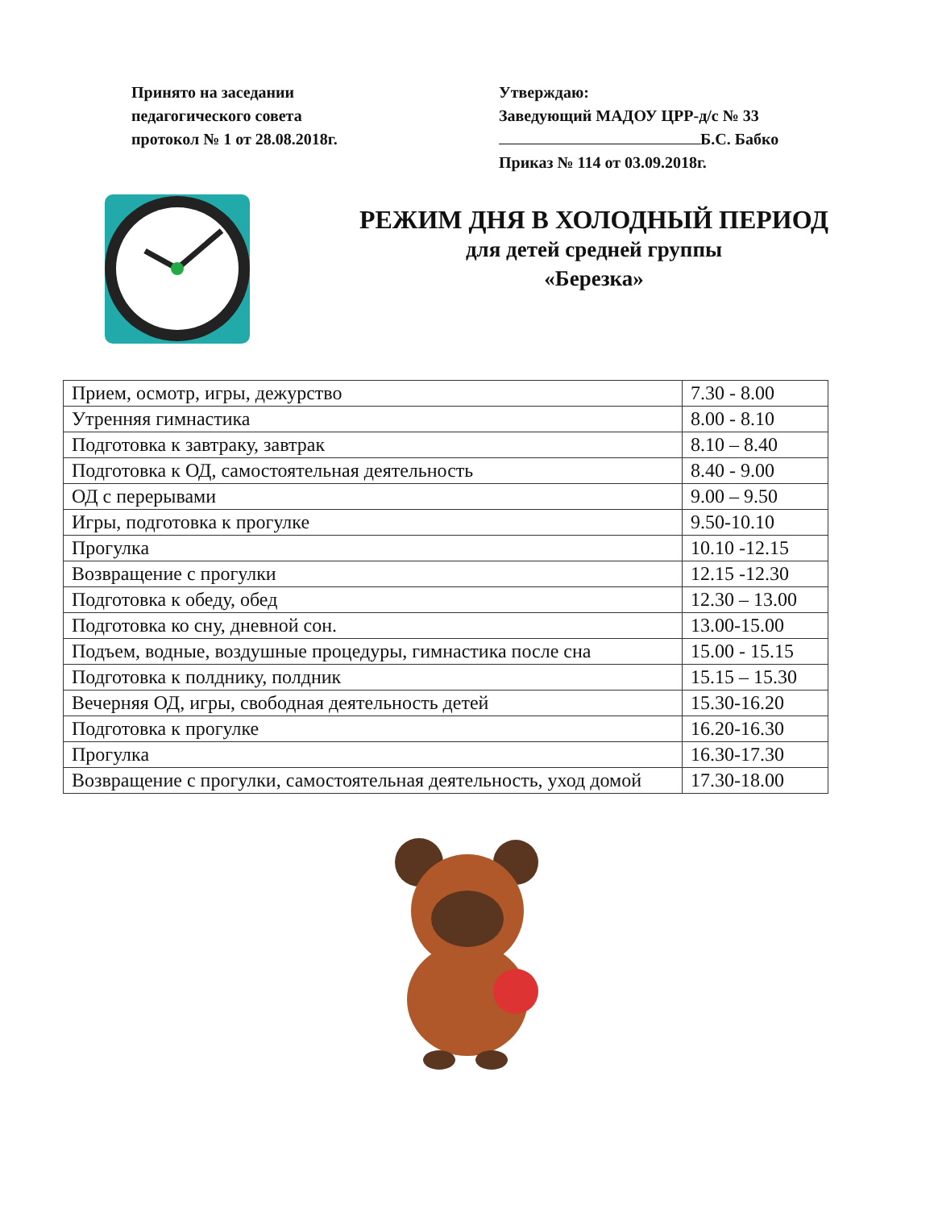Принято на заседании
педагогического совета
протокол № 1 от 28.08.2018г.
Утверждаю:
Заведующий МАДОУ ЦРР-д/с № 33
Б.С. Бабко
Приказ № 114 от 03.09.2018г.
РЕЖИМ ДНЯ В ХОЛОДНЫЙ ПЕРИОД
для детей средней группы
«Березка»
| Прием, осмотр, игры, дежурство | 7.30 - 8.00 |
| Утренняя гимнастика | 8.00 - 8.10 |
| Подготовка к завтраку, завтрак | 8.10 – 8.40 |
| Подготовка к ОД, самостоятельная деятельность | 8.40 - 9.00 |
| ОД с перерывами | 9.00 – 9.50 |
| Игры, подготовка к прогулке | 9.50-10.10 |
| Прогулка | 10.10 -12.15 |
| Возвращение с прогулки | 12.15 -12.30 |
| Подготовка к обеду, обед | 12.30 – 13.00 |
| Подготовка ко сну, дневной сон. | 13.00-15.00 |
| Подъем, водные, воздушные процедуры, гимнастика после сна | 15.00 - 15.15 |
| Подготовка к полднику, полдник | 15.15 – 15.30 |
| Вечерняя ОД, игры, свободная деятельность детей | 15.30-16.20 |
| Подготовка к прогулке | 16.20-16.30 |
| Прогулка | 16.30-17.30 |
| Возвращение с прогулки, самостоятельная деятельность, уход домой | 17.30-18.00 |